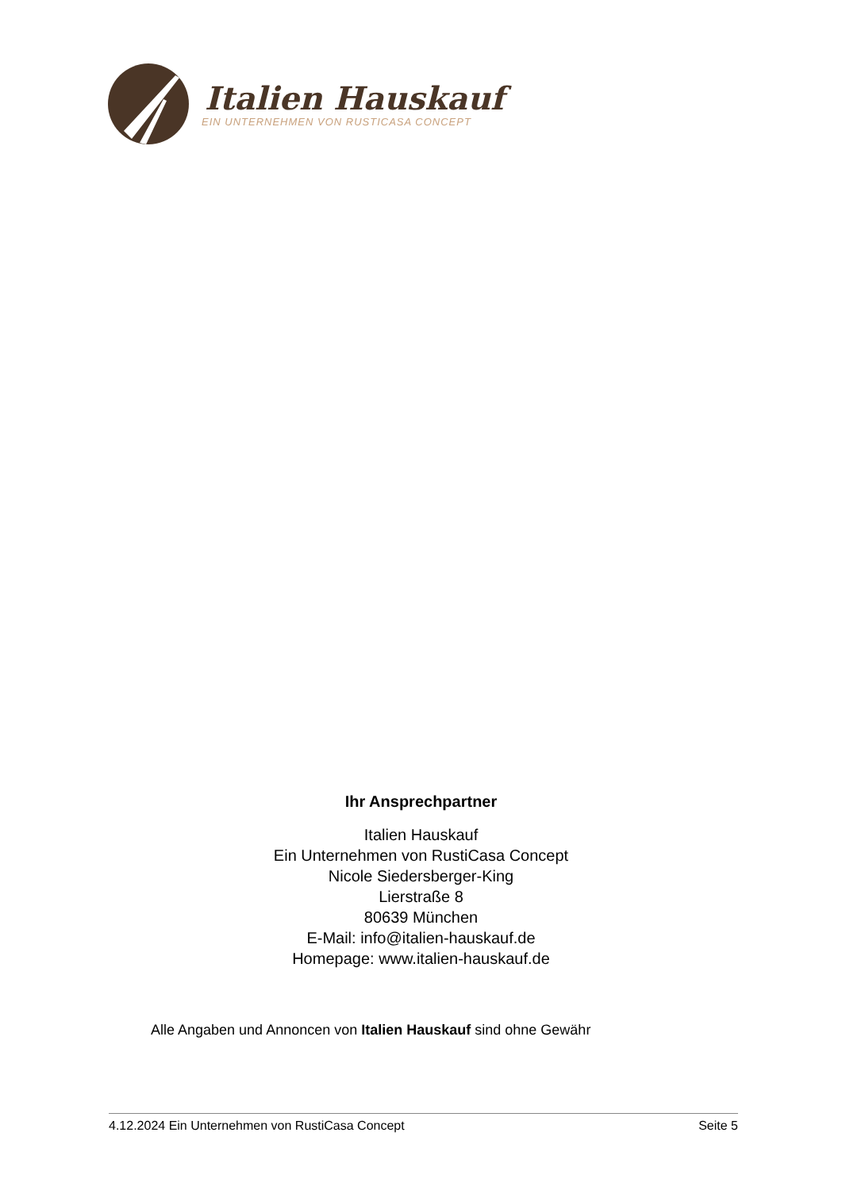Italien Hauskauf
EIN UNTERNEHMEN VON RUSTICASA CONCEPT
Ihr Ansprechpartner
Italien Hauskauf
Ein Unternehmen von RustiCasa Concept
Nicole Siedersberger-King
Lierstraße 8
80639 München
E-Mail: info@italien-hauskauf.de
Homepage: www.italien-hauskauf.de
Alle Angaben und Annoncen von Italien Hauskauf sind ohne Gewähr
4.12.2024 Ein Unternehmen von RustiCasa Concept Seite 5